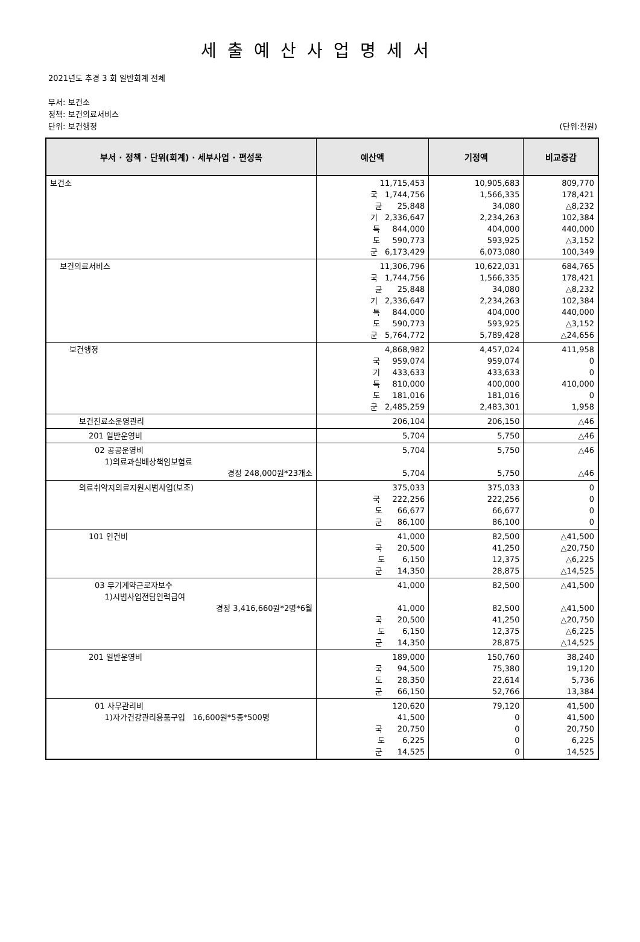세출예산사업명세서
2021년도 추경 3 회 일반회계 전체
부서: 보건소
정책: 보건의료서비스
단위: 보건행정 (단위:천원)
| 부서 · 정책 · 단위(회계) · 세부사업 · 편성목 | 예산액 | 기정액 | 비교증감 |
| --- | --- | --- | --- |
| 보건소 | 11,715,453 국 1,744,756 균 25,848 기 2,336,647 특 844,000 도 590,773 군 6,173,429 | 10,905,683 1,566,335 34,080 2,234,263 404,000 593,925 6,073,080 | 809,770 178,421 △8,232 102,384 440,000 △3,152 100,349 |
| 보건의료서비스 | 11,306,796 국 1,744,756 균 25,848 기 2,336,647 특 844,000 도 590,773 군 5,764,772 | 10,622,031 1,566,335 34,080 2,234,263 404,000 593,925 5,789,428 | 684,765 178,421 △8,232 102,384 440,000 △3,152 △24,656 |
| 보건행정 | 4,868,982 국 959,074 기 433,633 특 810,000 도 181,016 군 2,485,259 | 4,457,024 959,074 433,633 400,000 181,016 2,483,301 | 411,958 0 0 410,000 0 1,958 |
| 보건진료소운영관리 | 206,104 | 206,150 | △46 |
| 201 일반운영비 | 5,704 | 5,750 | △46 |
| 02 공공운영비 1)의료과실배상책임보험료 경정 248,000원*23개소 | 5,704 5,704 | 5,750 5,750 | △46 △46 |
| 의료취약지의료지원시범사업(보조) | 375,033 국 222,256 도 66,677 군 86,100 | 375,033 222,256 66,677 86,100 | 0 0 0 0 |
| 101 인건비 | 41,000 국 20,500 도 6,150 군 14,350 | 82,500 41,250 12,375 28,875 | △41,500 △20,750 △6,225 △14,525 |
| 03 무기계약근로자보수 1)시범사업전담인력급여 경정 3,416,660원*2명*6월 | 41,000 41,000 국 20,500 도 6,150 군 14,350 | 82,500 82,500 41,250 12,375 28,875 | △41,500 △41,500 △20,750 △6,225 △14,525 |
| 201 일반운영비 | 189,000 국 94,500 도 28,350 군 66,150 | 150,760 75,380 22,614 52,766 | 38,240 19,120 5,736 13,384 |
| 01 사무관리비 1)자가건강관리용품구입 16,600원*5종*500명 | 120,620 41,500 국 20,750 도 6,225 군 14,525 | 79,120 0 0 0 0 | 41,500 41,500 20,750 6,225 14,525 |